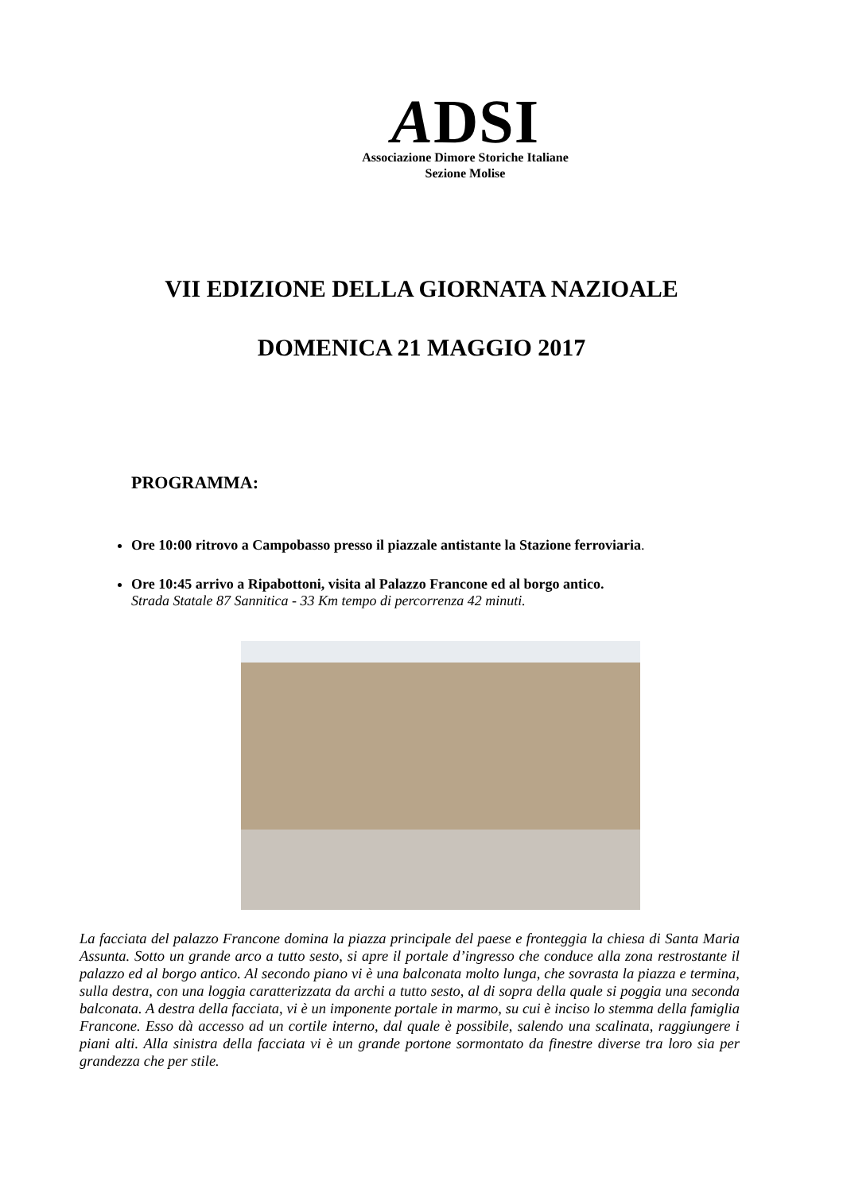ADSI
Associazione Dimore Storiche Italiane
Sezione Molise
VII EDIZIONE DELLA GIORNATA NAZIOALE
DOMENICA 21 MAGGIO 2017
PROGRAMMA:
Ore 10:00 ritrovo a Campobasso presso il piazzale antistante la Stazione ferroviaria.
Ore 10:45 arrivo a Ripabottoni, visita al Palazzo Francone ed al borgo antico.
Strada Statale 87 Sannitica - 33 Km tempo di percorrenza 42 minuti.
La facciata del palazzo Francone domina la piazza principale del paese e fronteggia la chiesa di Santa Maria Assunta. Sotto un grande arco a tutto sesto, si apre il portale d’ingresso che conduce alla zona restrostante il palazzo ed al borgo antico. Al secondo piano vi è una balconata molto lunga, che sovrasta la piazza e termina, sulla destra, con una loggia caratterizzata da archi a tutto sesto, al di sopra della quale si poggia una seconda balconata. A destra della facciata, vi è un imponente portale in marmo, su cui è inciso lo stemma della famiglia Francone. Esso dà accesso ad un cortile interno, dal quale è possibile, salendo una scalinata, raggiungere i piani alti. Alla sinistra della facciata vi è un grande portone sormontato da finestre diverse tra loro sia per grandezza che per stile.